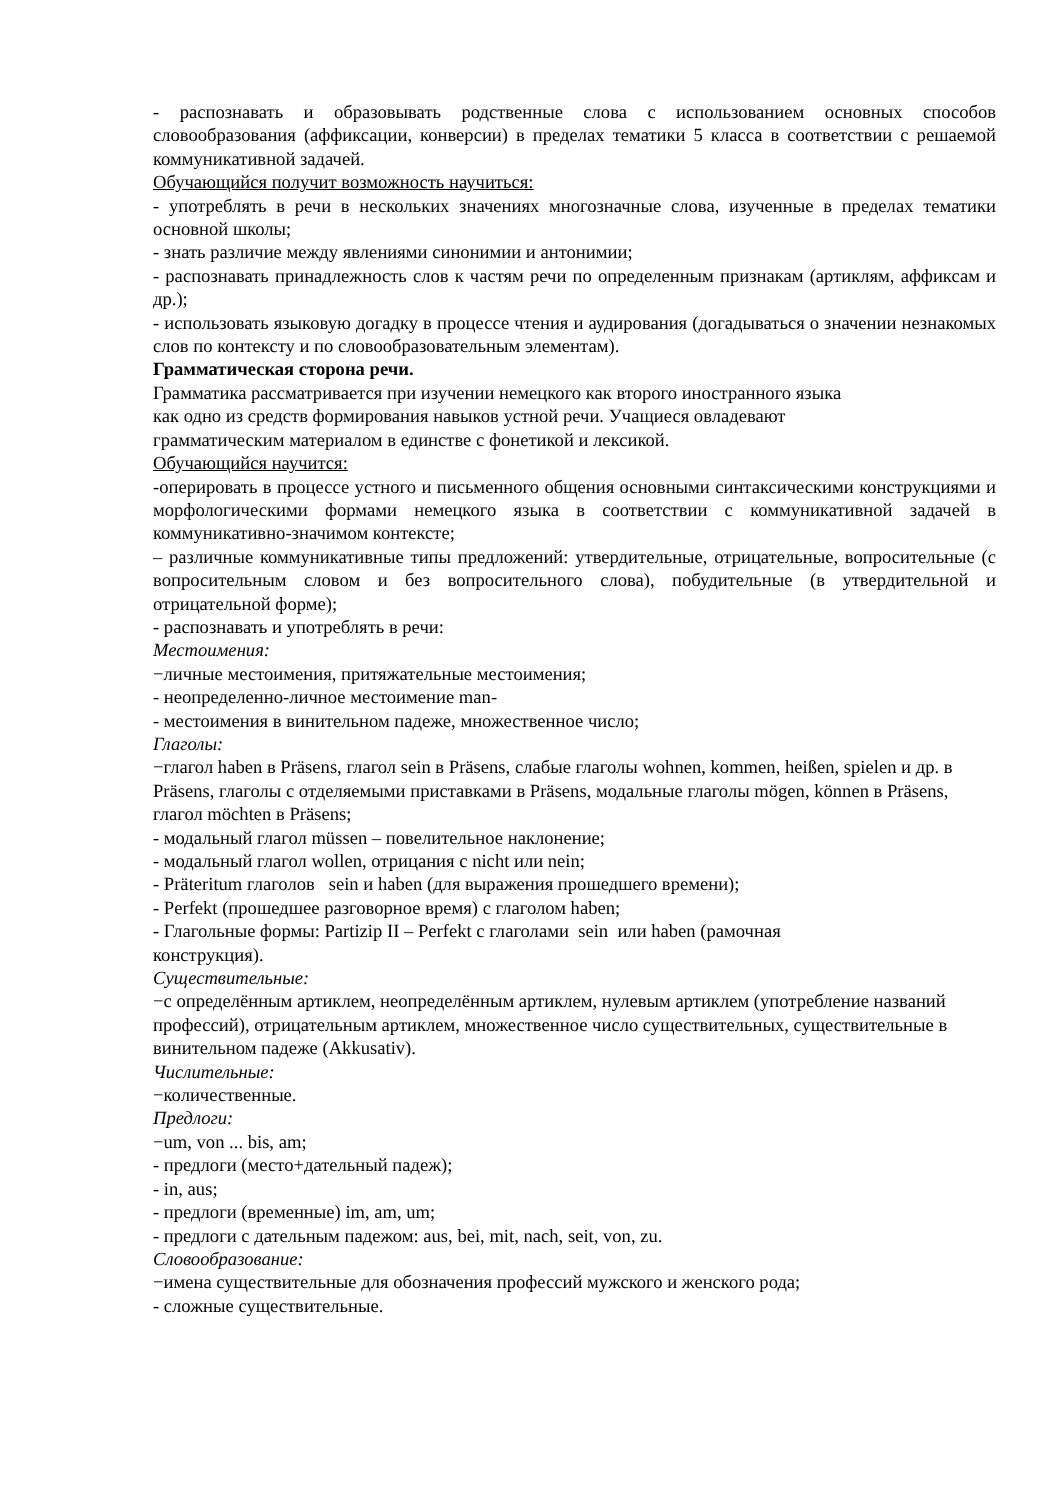- распознавать и образовывать родственные слова с использованием основных способов словообразования (аффиксации, конверсии) в пределах тематики 5 класса в соответствии с решаемой коммуникативной задачей.
Обучающийся получит возможность научиться:
- употреблять в речи в нескольких значениях многозначные слова, изученные в пределах тематики основной школы;
- знать различие между явлениями синонимии и антонимии;
- распознавать принадлежность слов к частям речи по определенным признакам (артиклям, аффиксам и др.);
- использовать языковую догадку в процессе чтения и аудирования (догадываться о значении незнакомых слов по контексту и по словообразовательным элементам).
Грамматическая сторона речи.
Грамматика рассматривается при изучении немецкого как второго иностранного языка
как одно из средств формирования навыков устной речи. Учащиеся овладевают
грамматическим материалом в единстве с фонетикой и лексикой.
Обучающийся научится:
-оперировать в процессе устного и письменного общения основными синтаксическими конструкциями и морфологическими формами немецкого языка в соответствии с коммуникативной задачей в коммуникативно-значимом контексте;
– различные коммуникативные типы предложений: утвердительные, отрицательные, вопросительные (с вопросительным словом и без вопросительного слова), побудительные (в утвердительной и отрицательной форме);
- распознавать и употреблять в речи:
Местоимения:
−личные местоимения, притяжательные местоимения;
- неопределенно-личное местоимение man-
- местоимения в винительном падеже, множественное число;
Глаголы:
−глагол haben в Präsens, глагол sein в Präsens, слабые глаголы wohnen, kommen, heißen, spielen и др. в Präsens, глаголы с отделяемыми приставками в Präsens, модальные глаголы mögen, können в Präsens, глагол möchten в Präsens;
- модальный глагол müssen – повелительное наклонение;
- модальный глагол wollen, отрицания с nicht или nein;
- Präteritum глаголов sein и haben (для выражения прошедшего времени);
- Perfekt (прошедшее разговорное время) с глаголом haben;
- Глагольные формы: Partizip II – Perfekt с глаголами sein или haben (рамочная
конструкция).
Существительные:
−с определённым артиклем, неопределённым артиклем, нулевым артиклем (употребление названий профессий), отрицательным артиклем, множественное число существительных, существительные в винительном падеже (Akkusativ).
Числительные:
−количественные.
Предлоги:
−um, von ... bis, am;
- предлоги (место+дательный падеж);
- in, aus;
- предлоги (временные) im, am, um;
- предлоги с дательным падежом: aus, bei, mit, nach, seit, von, zu.
Словообразование:
−имена существительные для обозначения профессий мужского и женского рода;
- сложные существительные.